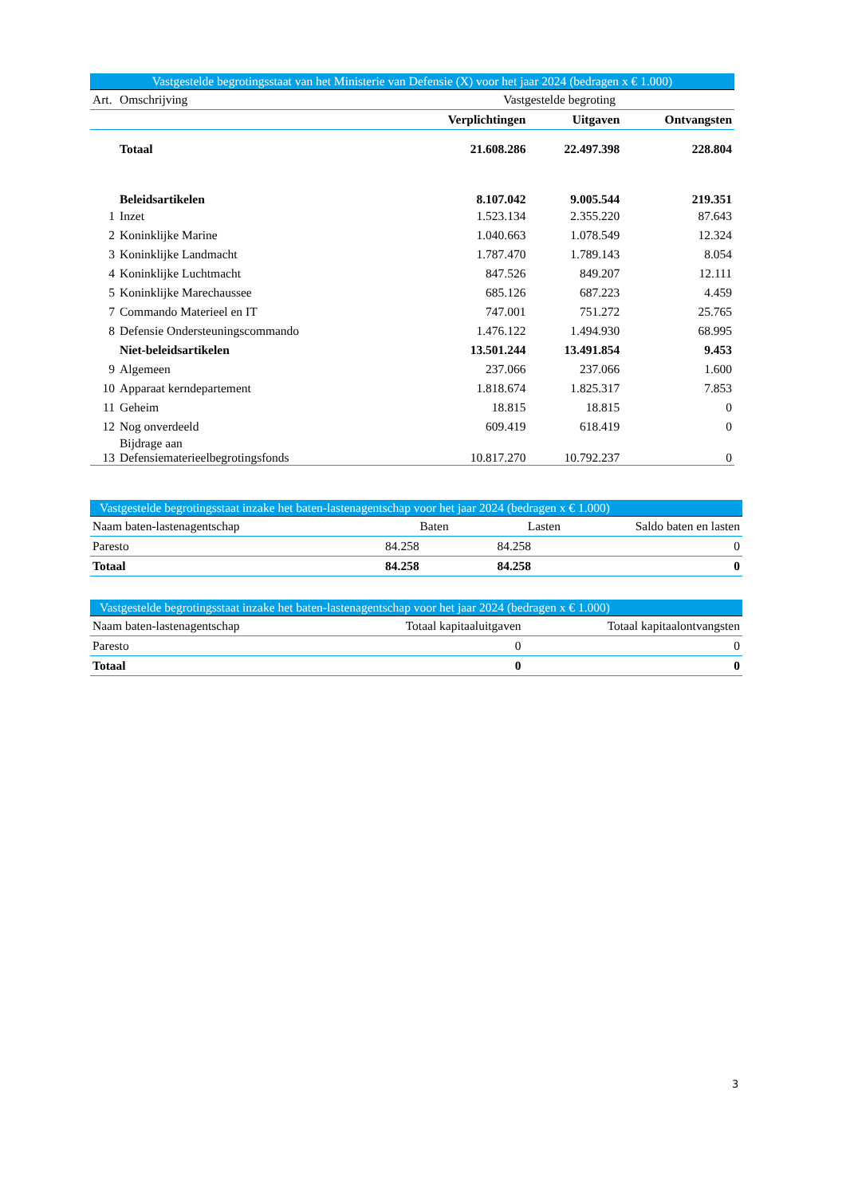| Vastgestelde begrotingsstaat van het Ministerie van Defensie (X) voor het jaar 2024 (bedragen x € 1.000) | | | | |
| Art. | Omschrijving | Vastgestelde begroting | | |
| | | Verplichtingen | Uitgaven | Ontvangsten |
| | Totaal | 21.608.286 | 22.497.398 | 228.804 |
| | Beleidsartikelen | 8.107.042 | 9.005.544 | 219.351 |
| 1 | Inzet | 1.523.134 | 2.355.220 | 87.643 |
| 2 | Koninklijke Marine | 1.040.663 | 1.078.549 | 12.324 |
| 3 | Koninklijke Landmacht | 1.787.470 | 1.789.143 | 8.054 |
| 4 | Koninklijke Luchtmacht | 847.526 | 849.207 | 12.111 |
| 5 | Koninklijke Marechaussee | 685.126 | 687.223 | 4.459 |
| 7 | Commando Materieel en IT | 747.001 | 751.272 | 25.765 |
| 8 | Defensie Ondersteuningscommando | 1.476.122 | 1.494.930 | 68.995 |
| | Niet-beleidsartikelen | 13.501.244 | 13.491.854 | 9.453 |
| 9 | Algemeen | 237.066 | 237.066 | 1.600 |
| 10 | Apparaat kerndepartement | 1.818.674 | 1.825.317 | 7.853 |
| 11 | Geheim | 18.815 | 18.815 | 0 |
| 12 | Nog onverdeeld | 609.419 | 618.419 | 0 |
| 13 | Bijdrage aan Defensiematerieelbegrotingsfonds | 10.817.270 | 10.792.237 | 0 |
| Vastgestelde begrotingsstaat inzake het baten-lastenagentschap voor het jaar 2024 (bedragen x € 1.000) | | | |
| Naam baten-lastenagentschap | Baten | Lasten | Saldo baten en lasten |
| Paresto | 84.258 | 84.258 | 0 |
| Totaal | 84.258 | 84.258 | 0 |
| Vastgestelde begrotingsstaat inzake het baten-lastenagentschap voor het jaar 2024 (bedragen x € 1.000) | | |
| Naam baten-lastenagentschap | Totaal kapitaaluitgaven | Totaal kapitaalontvangsten |
| Paresto | 0 | 0 |
| Totaal | 0 | 0 |
3